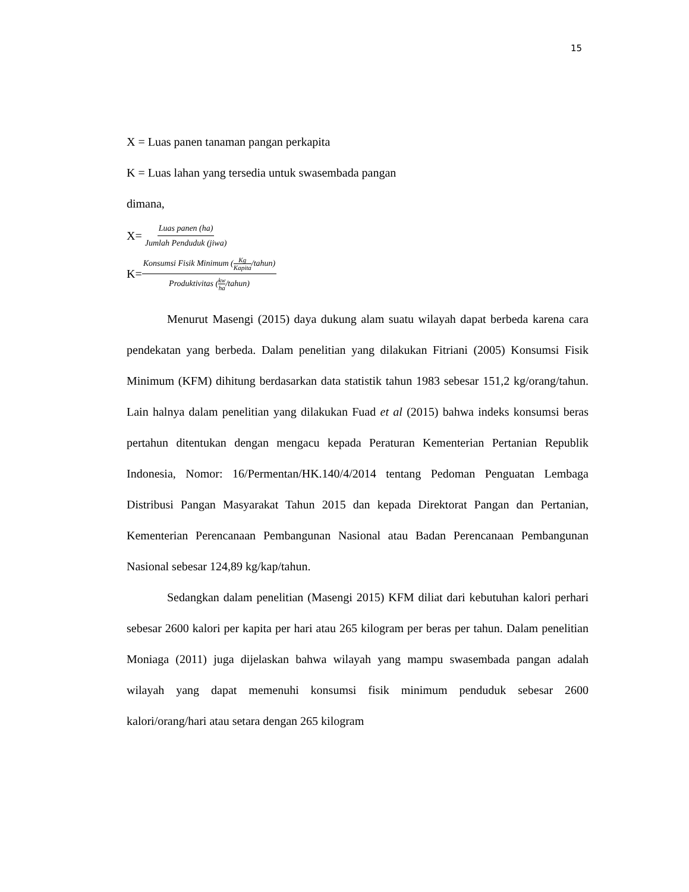15
X = Luas panen tanaman pangan perkapita
K = Luas lahan yang tersedia untuk swasembada pangan
dimana,
X= Luas panen (ha) Jumlah Penduduk (jiwa)
K= Konsumsi Fisik Minimum (Kg Kapita/tahun) Produktivitas (kw ha/tahun)
Menurut Masengi (2015) daya dukung alam suatu wilayah dapat berbeda karena cara pendekatan yang berbeda. Dalam penelitian yang dilakukan Fitriani (2005) Konsumsi Fisik Minimum (KFM) dihitung berdasarkan data statistik tahun 1983 sebesar 151,2 kg/orang/tahun. Lain halnya dalam penelitian yang dilakukan Fuad et al (2015) bahwa indeks konsumsi beras pertahun ditentukan dengan mengacu kepada Peraturan Kementerian Pertanian Republik Indonesia, Nomor: 16/Permentan/HK.140/4/2014 tentang Pedoman Penguatan Lembaga Distribusi Pangan Masyarakat Tahun 2015 dan kepada Direktorat Pangan dan Pertanian, Kementerian Perencanaan Pembangunan Nasional atau Badan Perencanaan Pembangunan Nasional sebesar 124,89 kg/kap/tahun.
Sedangkan dalam penelitian (Masengi 2015) KFM diliat dari kebutuhan kalori perhari sebesar 2600 kalori per kapita per hari atau 265 kilogram per beras per tahun. Dalam penelitian Moniaga (2011) juga dijelaskan bahwa wilayah yang mampu swasembada pangan adalah wilayah yang dapat memenuhi konsumsi fisik minimum penduduk sebesar 2600 kalori/orang/hari atau setara dengan 265 kilogram